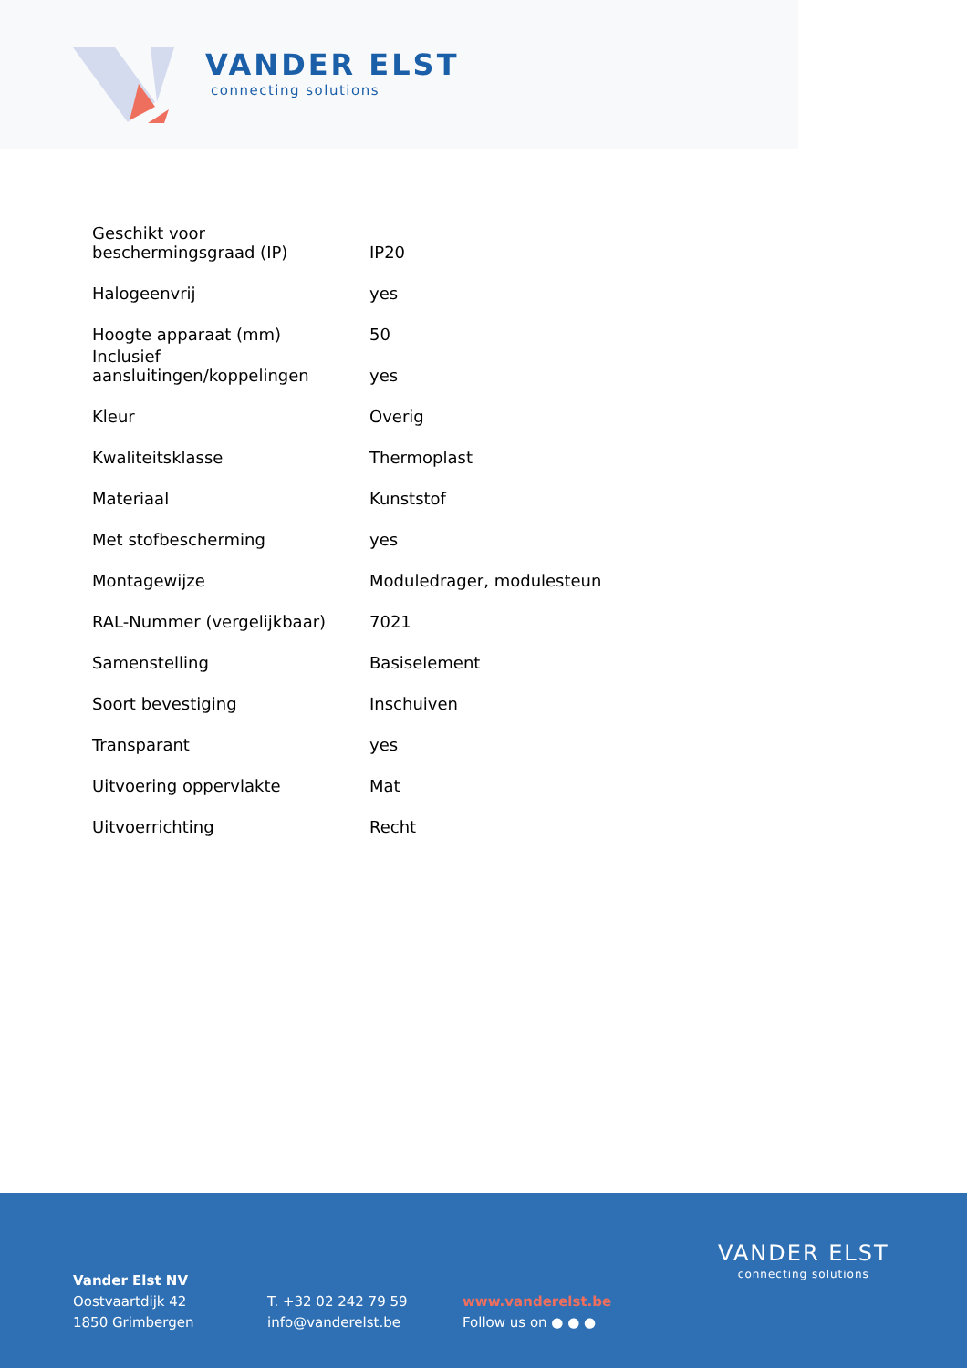VANDER ELST
connecting solutions
| Geschikt voor beschermingsgraad (IP) | IP20 |
| Halogeenvrij | yes |
| Hoogte apparaat (mm) | 50 |
| Inclusief aansluitingen/koppelingen | yes |
| Kleur | Overig |
| Kwaliteitsklasse | Thermoplast |
| Materiaal | Kunststof |
| Met stofbescherming | yes |
| Montagewijze | Moduledrager, modulesteun |
| RAL-Nummer (vergelijkbaar) | 7021 |
| Samenstelling | Basiselement |
| Soort bevestiging | Inschuiven |
| Transparant | yes |
| Uitvoering oppervlakte | Mat |
| Uitvoerrichting | Recht |
Vander Elst NV
Oostvaartdijk 42
1850 Grimbergen
T. +32 02 242 79 59
info@vanderelst.be
www.vanderelst.be
Follow us on ● ● ●
VANDER ELST
connecting solutions